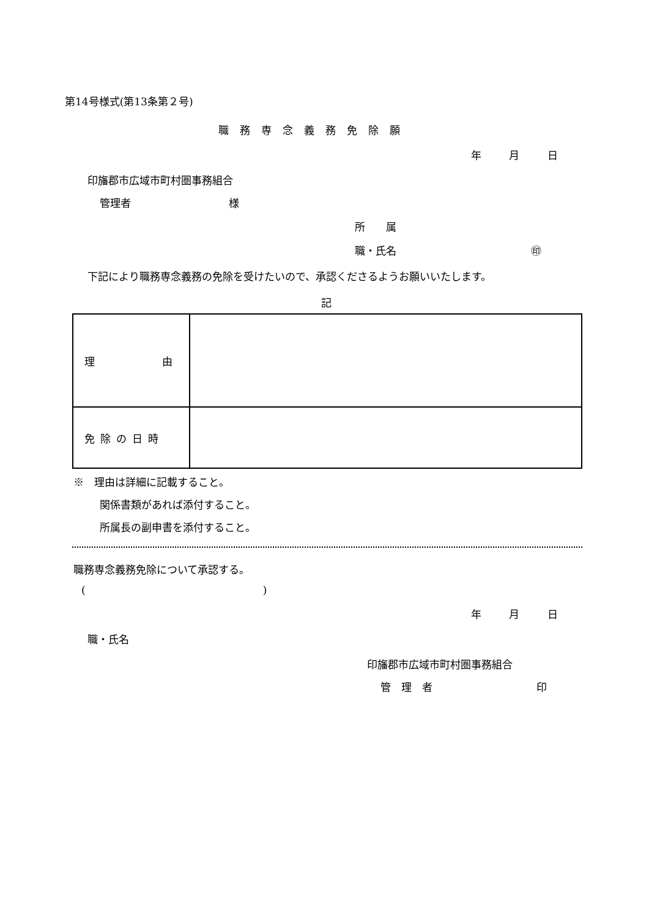第14号様式(第13条第２号)
職務専念義務免除願
年 月 日
印旛郡市広域市町村圏事務組合
管理者 様
所　　属
職・氏名 ㊞
下記により職務専念義務の免除を受けたいので、承認くださるようお願いいたします。
記
| 理 由 | |
| 免除の日時 | |
※　理由は詳細に記載すること。
関係書類があれば添付すること。
所属長の副申書を添付すること。
職務専念義務免除について承認する。
()
年 月 日
職・氏名
印旛郡市広域市町村圏事務組合
管　理　者 印